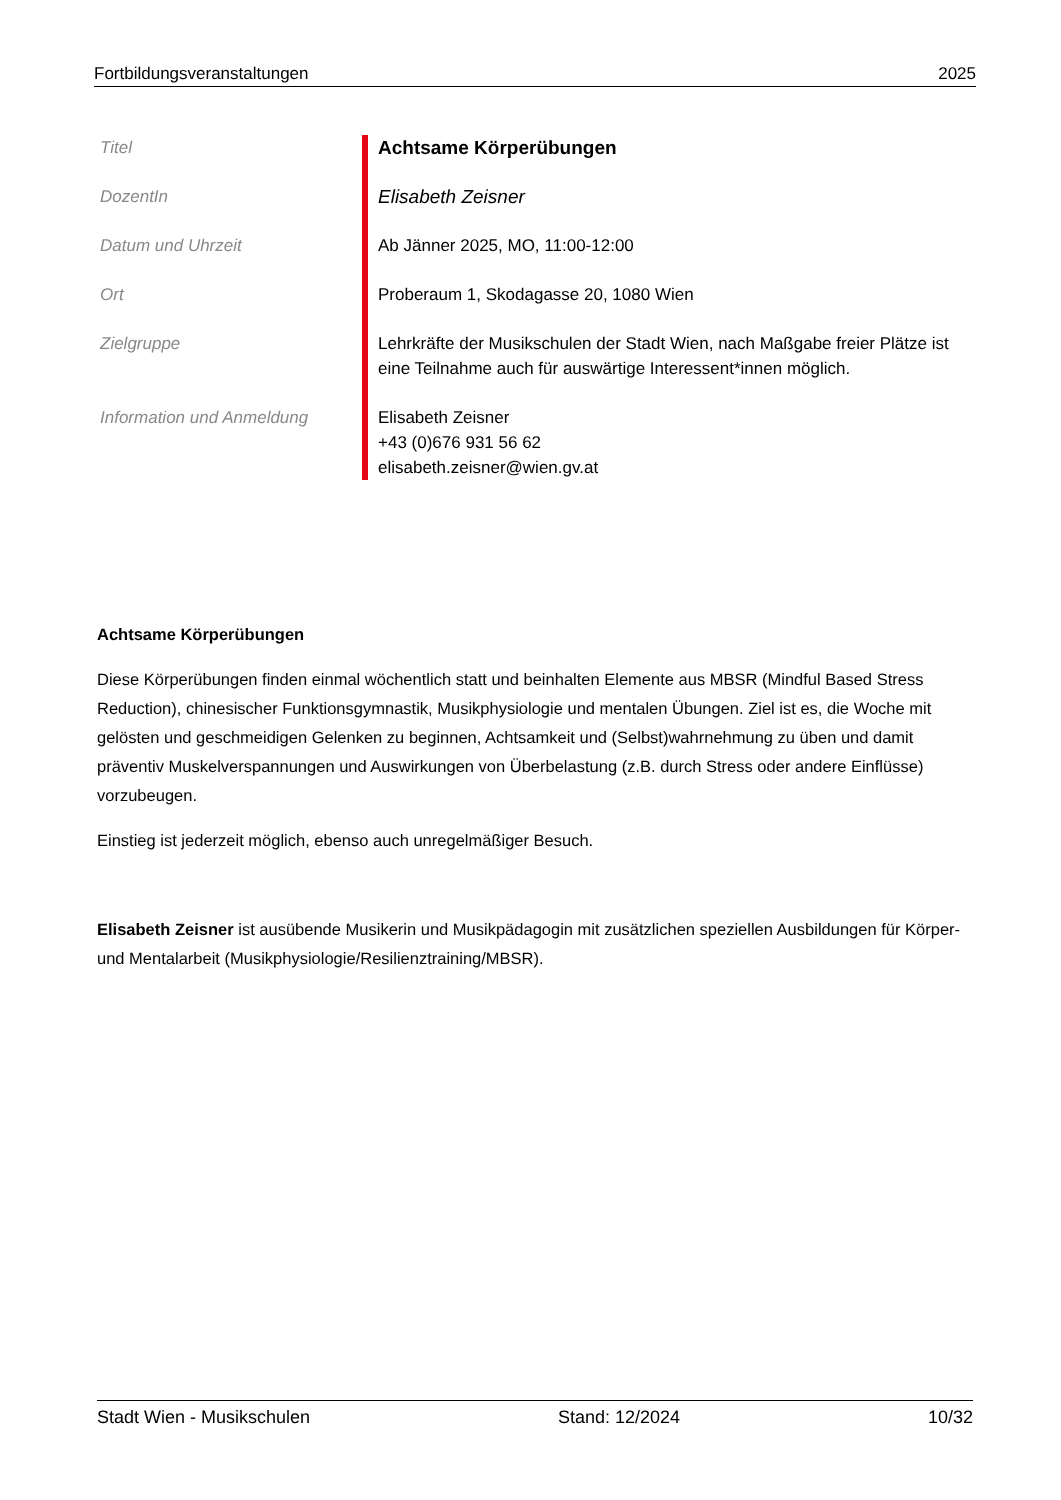Fortbildungsveranstaltungen 2025
| Titel | Achtsame Körperübungen |
| DozentIn | Elisabeth Zeisner |
| Datum und Uhrzeit | Ab Jänner 2025, MO, 11:00-12:00 |
| Ort | Proberaum 1, Skodagasse 20, 1080 Wien |
| Zielgruppe | Lehrkräfte der Musikschulen der Stadt Wien, nach Maßgabe freier Plätze ist eine Teilnahme auch für auswärtige Interessent*innen möglich. |
| Information und Anmeldung | Elisabeth Zeisner +43 (0)676 931 56 62 elisabeth.zeisner@wien.gv.at |
Achtsame Körperübungen
Diese Körperübungen finden einmal wöchentlich statt und beinhalten Elemente aus MBSR (Mindful Based Stress Reduction), chinesischer Funktionsgymnastik, Musikphysiologie und mentalen Übungen. Ziel ist es, die Woche mit gelösten und geschmeidigen Gelenken zu beginnen, Achtsamkeit und (Selbst)wahrnehmung zu üben und damit präventiv Muskelverspannungen und Auswirkungen von Überbelastung (z.B. durch Stress oder andere Einflüsse) vorzubeugen.
Einstieg ist jederzeit möglich, ebenso auch unregelmäßiger Besuch.
Elisabeth Zeisner ist ausübende Musikerin und Musikpädagogin mit zusätzlichen speziellen Ausbildungen für Körper- und Mentalarbeit (Musikphysiologie/Resilienztraining/MBSR).
Stadt Wien - Musikschulen Stand: 12/2024 10/32